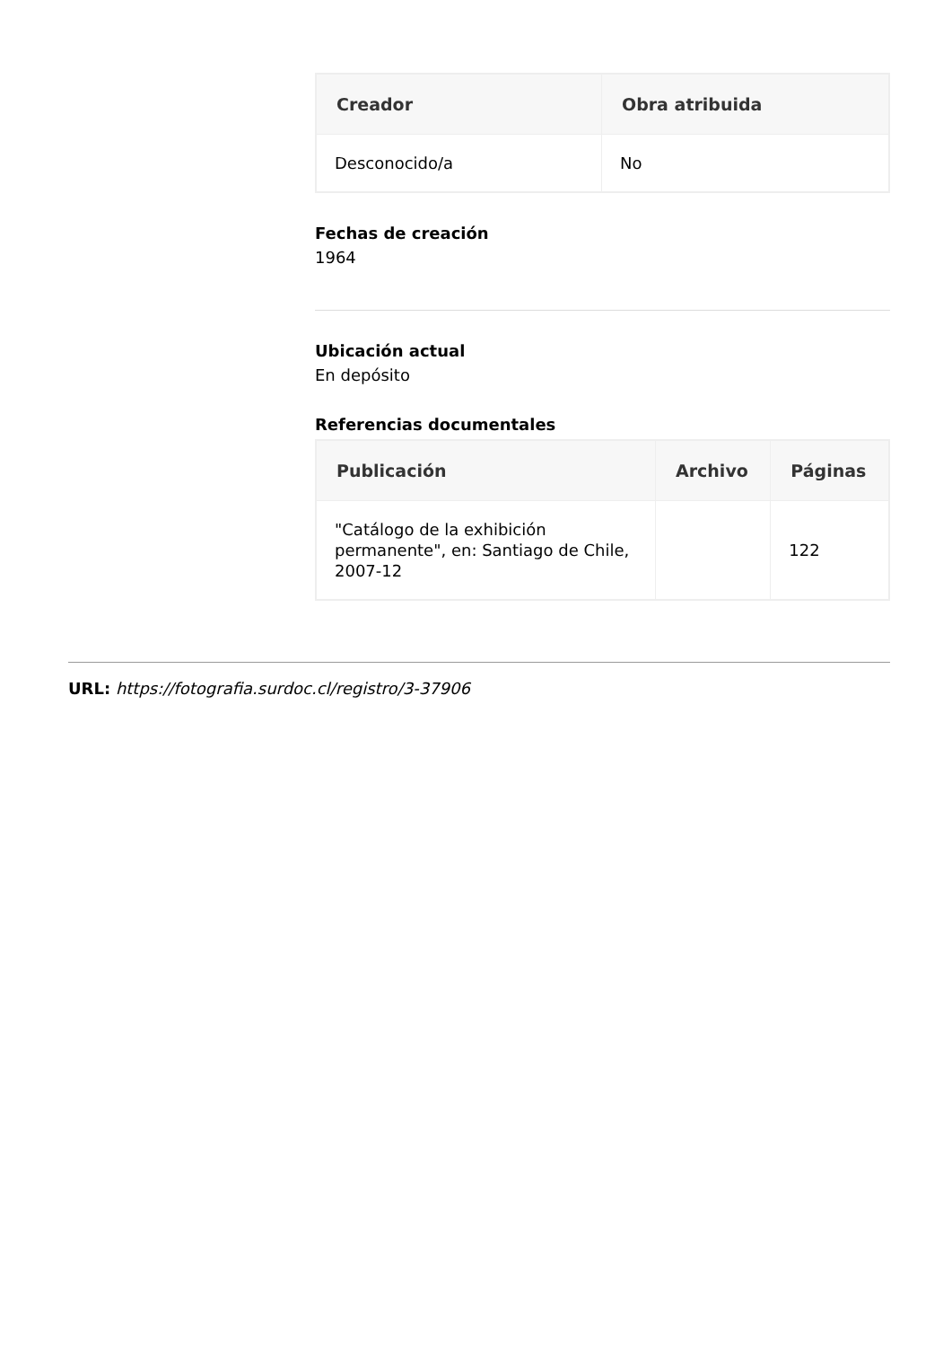| Creador | Obra atribuida |
| --- | --- |
| Desconocido/a | No |
Fechas de creación
1964
Ubicación actual
En depósito
Referencias documentales
| Publicación | Archivo | Páginas |
| --- | --- | --- |
| "Catálogo de la exhibición permanente", en: Santiago de Chile, 2007-12 | | 122 |
URL: https://fotografia.surdoc.cl/registro/3-37906